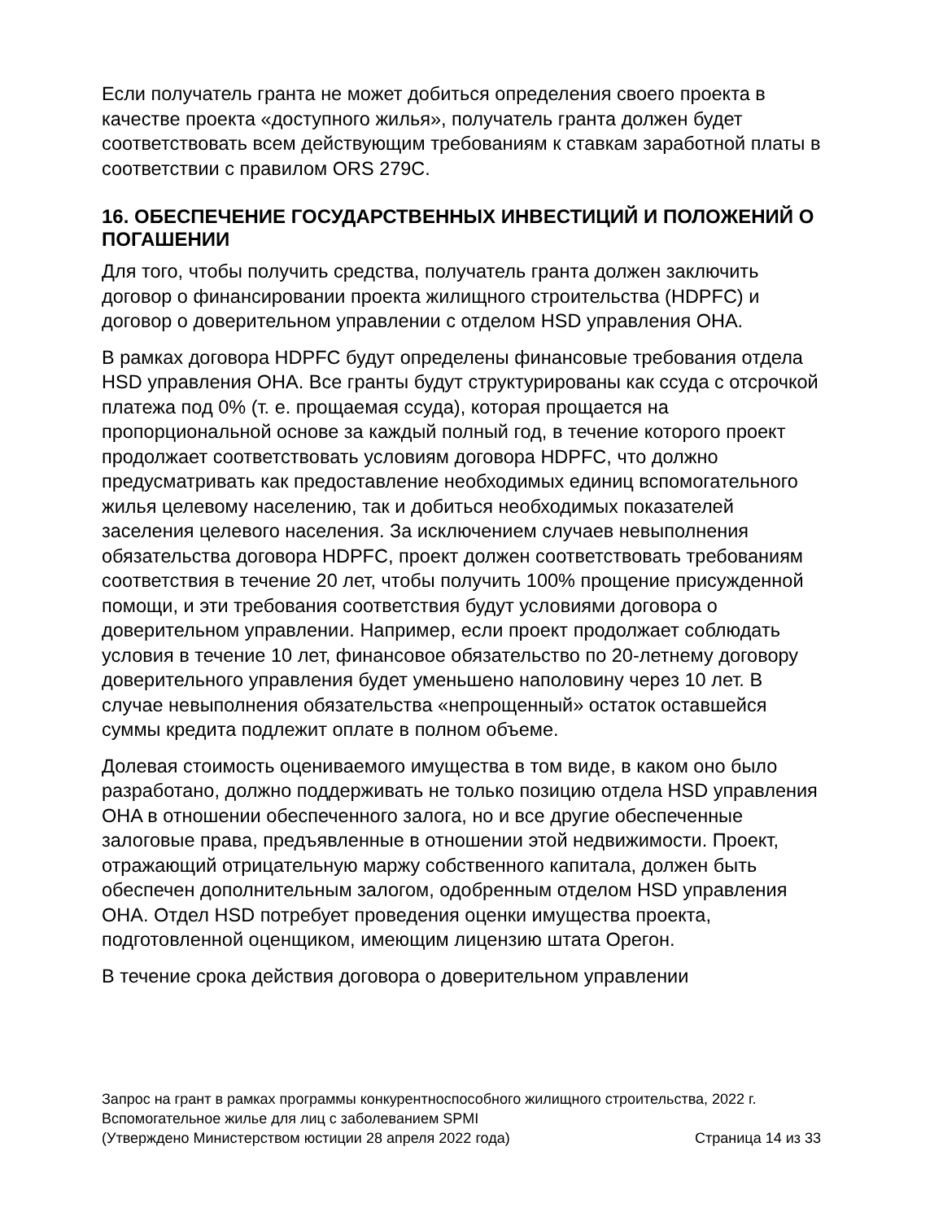Если получатель гранта не может добиться определения своего проекта в качестве проекта «доступного жилья», получатель гранта должен будет соответствовать всем действующим требованиям к ставкам заработной платы в соответствии с правилом ORS 279C.
16. ОБЕСПЕЧЕНИЕ ГОСУДАРСТВЕННЫХ ИНВЕСТИЦИЙ И ПОЛОЖЕНИЙ О ПОГАШЕНИИ
Для того, чтобы получить средства, получатель гранта должен заключить договор о финансировании проекта жилищного строительства (HDPFC) и договор о доверительном управлении с отделом HSD управления OHA.
В рамках договора HDPFC будут определены финансовые требования отдела HSD управления OHA. Все гранты будут структурированы как ссуда с отсрочкой платежа под 0% (т. е. прощаемая ссуда), которая прощается на пропорциональной основе за каждый полный год, в течение которого проект продолжает соответствовать условиям договора HDPFC, что должно предусматривать как предоставление необходимых единиц вспомогательного жилья целевому населению, так и добиться необходимых показателей заселения целевого населения. За исключением случаев невыполнения обязательства договора HDPFC, проект должен соответствовать требованиям соответствия в течение 20 лет, чтобы получить 100% прощение присужденной помощи, и эти требования соответствия будут условиями договора о доверительном управлении. Например, если проект продолжает соблюдать условия в течение 10 лет, финансовое обязательство по 20-летнему договору доверительного управления будет уменьшено наполовину через 10 лет. В случае невыполнения обязательства «непрощенный» остаток оставшейся суммы кредита подлежит оплате в полном объеме.
Долевая стоимость оцениваемого имущества в том виде, в каком оно было разработано, должно поддерживать не только позицию отдела HSD управления OHA в отношении обеспеченного залога, но и все другие обеспеченные залоговые права, предъявленные в отношении этой недвижимости. Проект, отражающий отрицательную маржу собственного капитала, должен быть обеспечен дополнительным залогом, одобренным отделом HSD управления OHA. Отдел HSD потребует проведения оценки имущества проекта, подготовленной оценщиком, имеющим лицензию штата Орегон.
В течение срока действия договора о доверительном управлении
Запрос на грант в рамках программы конкурентноспособного жилищного строительства, 2022 г.
Вспомогательное жилье для лиц с заболеванием SPMI
(Утверждено Министерством юстиции 28 апреля 2022 года) Страница 14 из 33